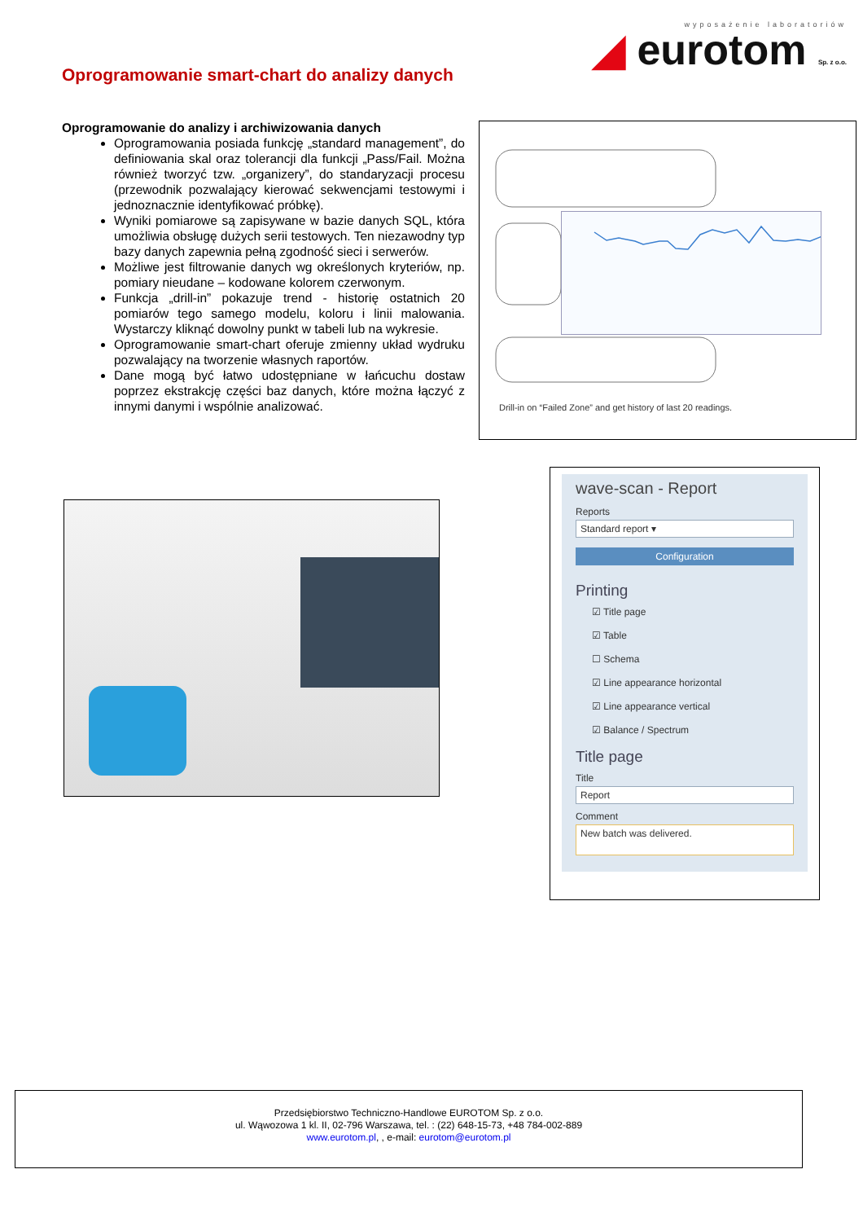wyposażenie laboratoriów
◢ eurotom Sp. z o.o.
Oprogramowanie smart-chart do analizy danych
Oprogramowanie do analizy i archiwizowania danych
Oprogramowania posiada funkcję „standard management”, do definiowania skal oraz tolerancji dla funkcji „Pass/Fail. Można również tworzyć tzw. „organizery”, do standaryzacji procesu (przewodnik pozwalający kierować sekwencjami testowymi i jednoznacznie identyfikować próbkę).
Wyniki pomiarowe są zapisywane w bazie danych SQL, która umożliwia obsługę dużych serii testowych. Ten niezawodny typ bazy danych zapewnia pełną zgodność sieci i serwerów.
Możliwe jest filtrowanie danych wg określonych kryteriów, np. pomiary nieudane – kodowane kolorem czerwonym.
Funkcja „drill-in” pokazuje trend - historię ostatnich 20 pomiarów tego samego modelu, koloru i linii malowania. Wystarczy kliknąć dowolny punkt w tabeli lub na wykresie.
Oprogramowanie smart-chart oferuje zmienny układ wydruku pozwalający na tworzenie własnych raportów.
Dane mogą być łatwo udostępniane w łańcuchu dostaw poprzez ekstrakcję części baz danych, które można łączyć z innymi danymi i wspólnie analizować.
Drill-in on “Failed Zone” and get history of last 20 readings.
wave-scan - Report
Reports
Standard report ▾
Configuration
Printing
☑ Title page
☑ Table
☐ Schema
☑ Line appearance horizontal
☑ Line appearance vertical
☑ Balance / Spectrum
Title page
Title
Report
Comment
New batch was delivered.
Przedsiębiorstwo Techniczno-Handlowe EUROTOM Sp. z o.o.
ul. Wąwozowa 1 kl. II, 02-796 Warszawa, tel. : (22) 648-15-73, +48 784-002-889
www.eurotom.pl, , e-mail: eurotom@eurotom.pl